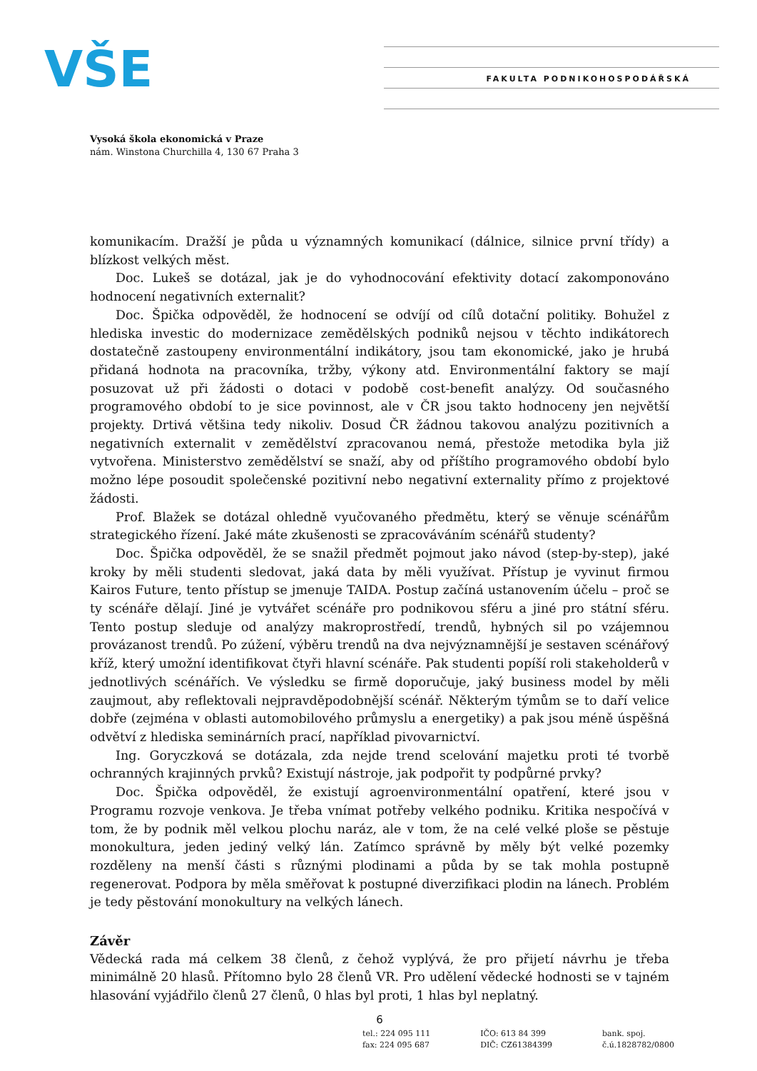VŠE FAKULTA PODNIKOHOSPODÁŘSKÁ
Vysoká škola ekonomická v Praze
nám. Winstona Churchilla 4, 130 67 Praha 3
komunikacím. Dražší je půda u významných komunikací (dálnice, silnice první třídy) a blízkost velkých měst.
Doc. Lukeš se dotázal, jak je do vyhodnocování efektivity dotací zakomponováno hodnocení negativních externalit?
Doc. Špička odpověděl, že hodnocení se odvíjí od cílů dotační politiky. Bohužel z hlediska investic do modernizace zemědělských podniků nejsou v těchto indikátorech dostatečně zastoupeny environmentální indikátory, jsou tam ekonomické, jako je hrubá přidaná hodnota na pracovníka, tržby, výkony atd. Environmentální faktory se mají posuzovat už při žádosti o dotaci v podobě cost-benefit analýzy. Od současného programového období to je sice povinnost, ale v ČR jsou takto hodnoceny jen největší projekty. Drtivá většina tedy nikoliv. Dosud ČR žádnou takovou analýzu pozitivních a negativních externalit v zemědělství zpracovanou nemá, přestože metodika byla již vytvořena. Ministerstvo zemědělství se snaží, aby od příštího programového období bylo možno lépe posoudit společenské pozitivní nebo negativní externality přímo z projektové žádosti.
Prof. Blažek se dotázal ohledně vyučovaného předmětu, který se věnuje scénářům strategického řízení. Jaké máte zkušenosti se zpracováváním scénářů studenty?
Doc. Špička odpověděl, že se snažil předmět pojmout jako návod (step-by-step), jaké kroky by měli studenti sledovat, jaká data by měli využívat. Přístup je vyvinut firmou Kairos Future, tento přístup se jmenuje TAIDA. Postup začíná ustanovením účelu – proč se ty scénáře dělají. Jiné je vytvářet scénáře pro podnikovou sféru a jiné pro státní sféru. Tento postup sleduje od analýzy makroprostředí, trendů, hybných sil po vzájemnou provázanost trendů. Po zúžení, výběru trendů na dva nejvýznamnější je sestaven scénářový kříž, který umožní identifikovat čtyři hlavní scénáře. Pak studenti popíší roli stakeholderů v jednotlivých scénářích. Ve výsledku se firmě doporučuje, jaký business model by měli zaujmout, aby reflektovali nejpravděpodobnější scénář. Některým týmům se to daří velice dobře (zejména v oblasti automobilového průmyslu a energetiky) a pak jsou méně úspěšná odvětví z hlediska seminárních prací, například pivovarnictví.
Ing. Goryczková se dotázala, zda nejde trend scelování majetku proti té tvorbě ochranných krajinných prvků? Existují nástroje, jak podpořit ty podpůrné prvky?
Doc. Špička odpověděl, že existují agroenvironmentální opatření, které jsou v Programu rozvoje venkova. Je třeba vnímat potřeby velkého podniku. Kritika nespočívá v tom, že by podnik měl velkou plochu naráz, ale v tom, že na celé velké ploše se pěstuje monokultura, jeden jediný velký lán. Zatímco správně by měly být velké pozemky rozděleny na menší části s různými plodinami a půda by se tak mohla postupně regenerovat. Podpora by měla směřovat k postupné diverzifikaci plodin na lánech. Problém je tedy pěstování monokultury na velkých lánech.
Závěr
Vědecká rada má celkem 38 členů, z čehož vyplývá, že pro přijetí návrhu je třeba minimálně 20 hlasů. Přítomno bylo 28 členů VR. Pro udělení vědecké hodnosti se v tajném hlasování vyjádřilo členů 27 členů, 0 hlas byl proti, 1 hlas byl neplatný.
6
tel.: 224 095 111
fax: 224 095 687
IČO: 613 84 399
DIČ: CZ61384399
bank. spoj.
č.ú.1828782/0800